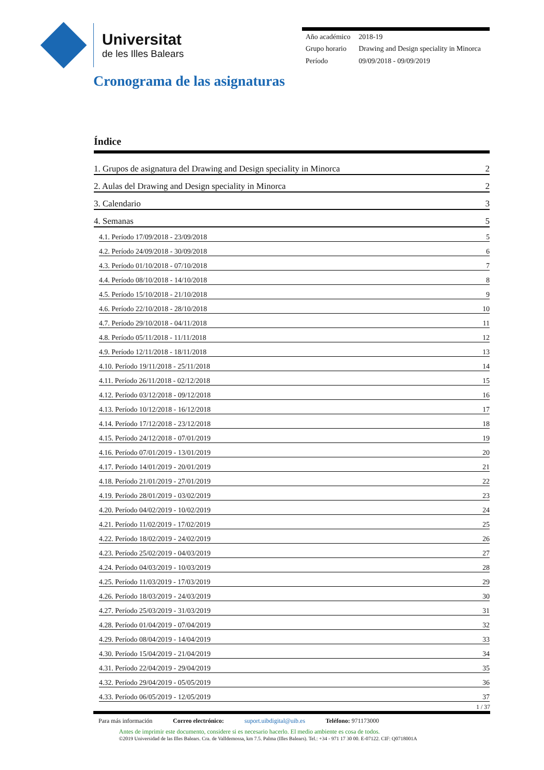Universitat
de les Illes Balears
| Año académico | 2018-19 |
| Grupo horario | Drawing and Design speciality in Minorca |
| Período | 09/09/2018 - 09/09/2019 |
Cronograma de las asignaturas
Índice
1. Grupos de asignatura del Drawing and Design speciality in Minorca 2
2. Aulas del Drawing and Design speciality in Minorca 2
3. Calendario 3
4. Semanas 5
4.1. Período 17/09/2018 - 23/09/2018 5
4.2. Período 24/09/2018 - 30/09/2018 6
4.3. Período 01/10/2018 - 07/10/2018 7
4.4. Período 08/10/2018 - 14/10/2018 8
4.5. Período 15/10/2018 - 21/10/2018 9
4.6. Período 22/10/2018 - 28/10/2018 10
4.7. Período 29/10/2018 - 04/11/2018 11
4.8. Período 05/11/2018 - 11/11/2018 12
4.9. Período 12/11/2018 - 18/11/2018 13
4.10. Período 19/11/2018 - 25/11/2018 14
4.11. Período 26/11/2018 - 02/12/2018 15
4.12. Período 03/12/2018 - 09/12/2018 16
4.13. Período 10/12/2018 - 16/12/2018 17
4.14. Período 17/12/2018 - 23/12/2018 18
4.15. Período 24/12/2018 - 07/01/2019 19
4.16. Período 07/01/2019 - 13/01/2019 20
4.17. Período 14/01/2019 - 20/01/2019 21
4.18. Período 21/01/2019 - 27/01/2019 22
4.19. Período 28/01/2019 - 03/02/2019 23
4.20. Período 04/02/2019 - 10/02/2019 24
4.21. Período 11/02/2019 - 17/02/2019 25
4.22. Período 18/02/2019 - 24/02/2019 26
4.23. Período 25/02/2019 - 04/03/2019 27
4.24. Período 04/03/2019 - 10/03/2019 28
4.25. Período 11/03/2019 - 17/03/2019 29
4.26. Período 18/03/2019 - 24/03/2019 30
4.27. Período 25/03/2019 - 31/03/2019 31
4.28. Período 01/04/2019 - 07/04/2019 32
4.29. Período 08/04/2019 - 14/04/2019 33
4.30. Período 15/04/2019 - 21/04/2019 34
4.31. Período 22/04/2019 - 29/04/2019 35
4.32. Período 29/04/2019 - 05/05/2019 36
4.33. Período 06/05/2019 - 12/05/2019 37
1 / 37
Para más información Correo electrónico: suport.uibdigital@uib.es Teléfono: 971173000
Antes de imprimir este documento, considere si es necesario hacerlo. El medio ambiente es cosa de todos.
©2019 Universidad de las Illes Balears. Cra. de Valldemossa, km 7.5. Palma (Illes Balears). Tel.: +34 - 971 17 30 00. E-07122. CIF: Q0718001A